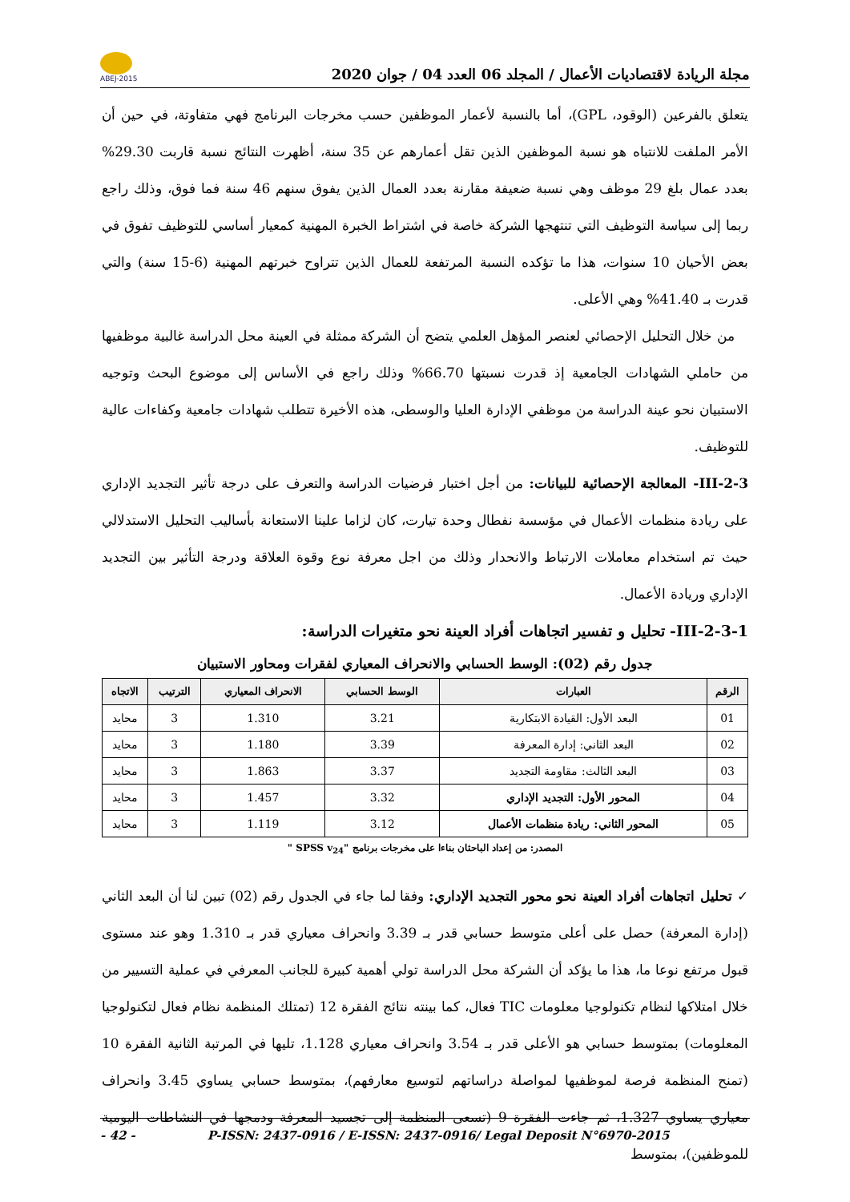ABEJ-2015
مجلة الريادة لاقتصاديات الأعمال / المجلد 06 العدد 04 / جوان 2020
يتعلق بالفرعين (الوقود، GPL)، أما بالنسبة لأعمار الموظفين حسب مخرجات البرنامج فهي متفاوتة، في حين أن الأمر الملفت للانتباه هو نسبة الموظفين الذين تقل أعمارهم عن 35 سنة، أظهرت النتائج نسبة قاربت 29.30% بعدد عمال بلغ 29 موظف وهي نسبة ضعيفة مقارنة بعدد العمال الذين يفوق سنهم 46 سنة فما فوق، وذلك راجع ربما إلى سياسة التوظيف التي تنتهجها الشركة خاصة في اشتراط الخبرة المهنية كمعيار أساسي للتوظيف تفوق في بعض الأحيان 10 سنوات، هذا ما تؤكده النسبة المرتفعة للعمال الذين تتراوح خبرتهم المهنية (6-15 سنة) والتي قدرت بـ 41.40% وهي الأعلى.
من خلال التحليل الإحصائي لعنصر المؤهل العلمي يتضح أن الشركة ممثلة في العينة محل الدراسة غالبية موظفيها من حاملي الشهادات الجامعية إذ قدرت نسبتها 66.70% وذلك راجع في الأساس إلى موضوع البحث وتوجيه الاستبيان نحو عينة الدراسة من موظفي الإدارة العليا والوسطى، هذه الأخيرة تتطلب شهادات جامعية وكفاءات عالية للتوظيف.
III-2-3- المعالجة الإحصائية للبيانات: من أجل اختبار فرضيات الدراسة والتعرف على درجة تأثير التجديد الإداري على ريادة منظمات الأعمال في مؤسسة نفطال وحدة تيارت، كان لزاما علينا الاستعانة بأساليب التحليل الاستدلالي حيث تم استخدام معاملات الارتباط والانحدار وذلك من اجل معرفة نوع وقوة العلاقة ودرجة التأثير بين التجديد الإداري وريادة الأعمال.
III-2-3-1- تحليل و تفسير اتجاهات أفراد العينة نحو متغيرات الدراسة:
جدول رقم (02): الوسط الحسابي والانحراف المعياري لفقرات ومحاور الاستبيان
| الرقم | العبارات | الوسط الحسابي | الانحراف المعياري | الترتيب | الاتجاه |
| --- | --- | --- | --- | --- | --- |
| 01 | البعد الأول: القيادة الابتكارية | 3.21 | 1.310 | 3 | محايد |
| 02 | البعد الثاني: إدارة المعرفة | 3.39 | 1.180 | 3 | محايد |
| 03 | البعد الثالث: مقاومة التجديد | 3.37 | 1.863 | 3 | محايد |
| 04 | المحور الأول: التجديد الإداري | 3.32 | 1.457 | 3 | محايد |
| 05 | المحور الثاني: ريادة منظمات الأعمال | 3.12 | 1.119 | 3 | محايد |
المصدر: من إعداد الباحثان بناءا على مخرجات برنامج "SPSS v<sub>24</sub> "
✓ تحليل اتجاهات أفراد العينة نحو محور التجديد الإداري: وفقا لما جاء في الجدول رقم (02) تبين لنا أن البعد الثاني (إدارة المعرفة) حصل على أعلى متوسط حسابي قدر بـ 3.39 وانحراف معياري قدر بـ 1.310 وهو عند مستوى قبول مرتفع نوعا ما، هذا ما يؤكد أن الشركة محل الدراسة تولي أهمية كبيرة للجانب المعرفي في عملية التسيير من خلال امتلاكها لنظام تكنولوجيا معلومات TIC فعال، كما بينته نتائج الفقرة 12 (تمتلك المنظمة نظام فعال لتكنولوجيا المعلومات) بمتوسط حسابي هو الأعلى قدر بـ 3.54 وانحراف معياري 1.128، تليها في المرتبة الثانية الفقرة 10 (تمنح المنظمة فرصة لموظفيها لمواصلة دراساتهم لتوسيع معارفهم)، بمتوسط حسابي يساوي 3.45 وانحراف معياري يساوي 1.327، ثم جاءت الفقرة 9 (تسعى المنظمة إلى تجسيد المعرفة ودمجها في النشاطات اليومية للموظفين)، بمتوسط
- 42 - P-ISSN: 2437-0916 / E-ISSN: 2437-0916/ Legal Deposit N°6970-2015